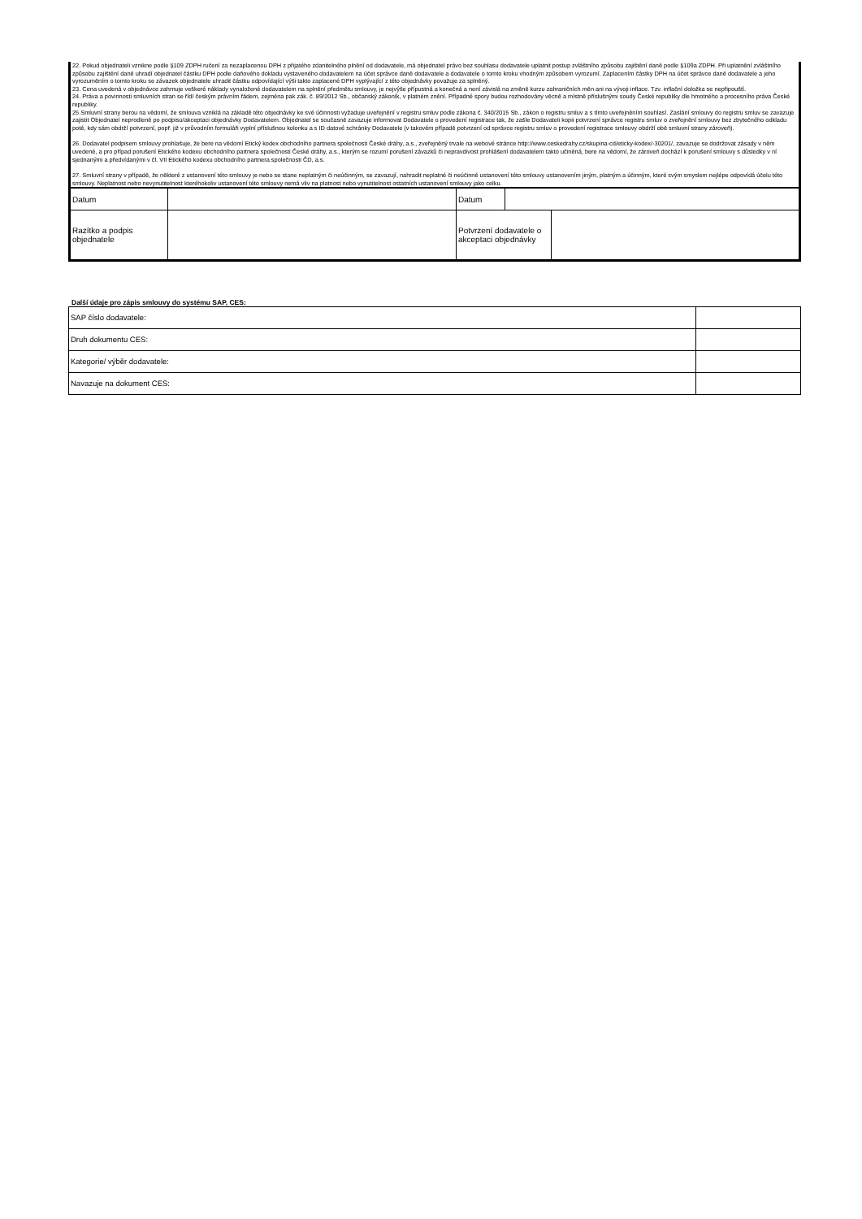22. Pokud objednateli vznikne podle §109 ZDPH ručení za nezaplacenou DPH z přijatého zdanitelného plnění od dodavatele, má objednatel právo bez souhlasu dodavatele uplatnit postup zvláštního způsobu zajištění daně podle §109a ZDPH. Při uplatnění zvláštního způsobu zajištění daně uhradí objednatel částku DPH podle daňového dokladu vystaveného dodavatelem na účet správce daně dodavatele a dodavatele o tomto kroku vhodným způsobem vyrozumí. Zaplacením částky DPH na účet správce daně dodavatele a jeho vyrozuměním o tomto kroku se závazek objednatele uhradit částku odpovídající výši takto zaplacené DPH vyplývající z této objednávky považuje za splněný.
23. Cena uvedená v objednávce zahrnuje veškeré náklady vynaložené dodavatelem na splnění předmětu smlouvy, je nejvýše přípustná a konečná a není závislá na změně kurzu zahraničních měn ani na vývoji inflace. Tzv. inflační doložka se nepřipouští.
24. Práva a povinnosti smluvních stran se řídí českým právním řádem, zejména pak zák. č. 89/2012 Sb., občanský zákoník, v platném znění. Případné spory budou rozhodovány věcně a místně příslušnými soudy České republiky dle hmotného a procesního práva České republiky.
25.Smluvní strany berou na vědomí, že smlouva vzniklá na základě této objednávky ke své účinnosti vyžaduje uveřejnění v registru smluv podle zákona č. 340/2015 Sb., zákon o registru smluv a s tímto uveřejněním souhlasí. Zaslání smlouvy do registru smluv se zavazuje zajistit Objednatel neprodleně po podpisu/akceptaci objednávky Dodavatelem. Objednatel se současně zavazuje informovat Dodavatele o provedení registrace tak, že zašle Dodavateli kopii potvrzení správce registru smluv o zveřejnění smlouvy bez zbytečného odkladu poté, kdy sám obdrží potvrzení, popř. již v průvodním formuláři vyplní příslušnou kolonku a s ID datové schránky Dodavatele (v takovém případě potvrzení od správce registru smluv o provedení registrace smlouvy obdrží obě smluvní strany zároveň).
26. Dodavatel podpisem smlouvy prohlašuje, že bere na vědomí Etický kodex obchodního partnera společnosti České dráhy, a.s., zveřejněný trvale na webové stránce http://www.ceskedrahy.cz/skupina-cd/eticky-kodex/-30201/, zavazuje se dodržovat zásady v něm uvedené, a pro případ porušení Etického kodexu obchodního partnera společnosti České dráhy, a.s., kterým se rozumí porušení závazků či nepravdivost prohlášení dodavatelem takto učiněná, bere na vědomí, že zároveň dochází k porušení smlouvy s důsledky v ní sjednanými a předvídanými v čl. VII Etického kodexu obchodního partnera společnosti ČD, a.s.
27. Smluvní strany v případě, že některé z ustanovení této smlouvy je nebo se stane neplatným či neúčinným, se zavazují, nahradit neplatné či neúčinné ustanovení této smlouvy ustanovením jiným, platným a účinným, které svým smyslem nejlépe odpovídá účelu této smlouvy. Neplatnost nebo nevynutitelnost kteréhokoliv ustanovení této smlouvy nemá vliv na platnost nebo vynutitelnost ostatních ustanovení smlouvy jako celku.
| Datum | | Datum | | |
| Razítko a podpis objednatele | | Potvrzení dodavatele o akceptaci objednávky | | |
Další údaje pro zápis smlouvy do systému SAP, CES:
| SAP číslo dodavatele: | |
| Druh dokumentu CES: | |
| Kategorie/ výběr dodavatele: | |
| Navazuje na dokument CES: | |